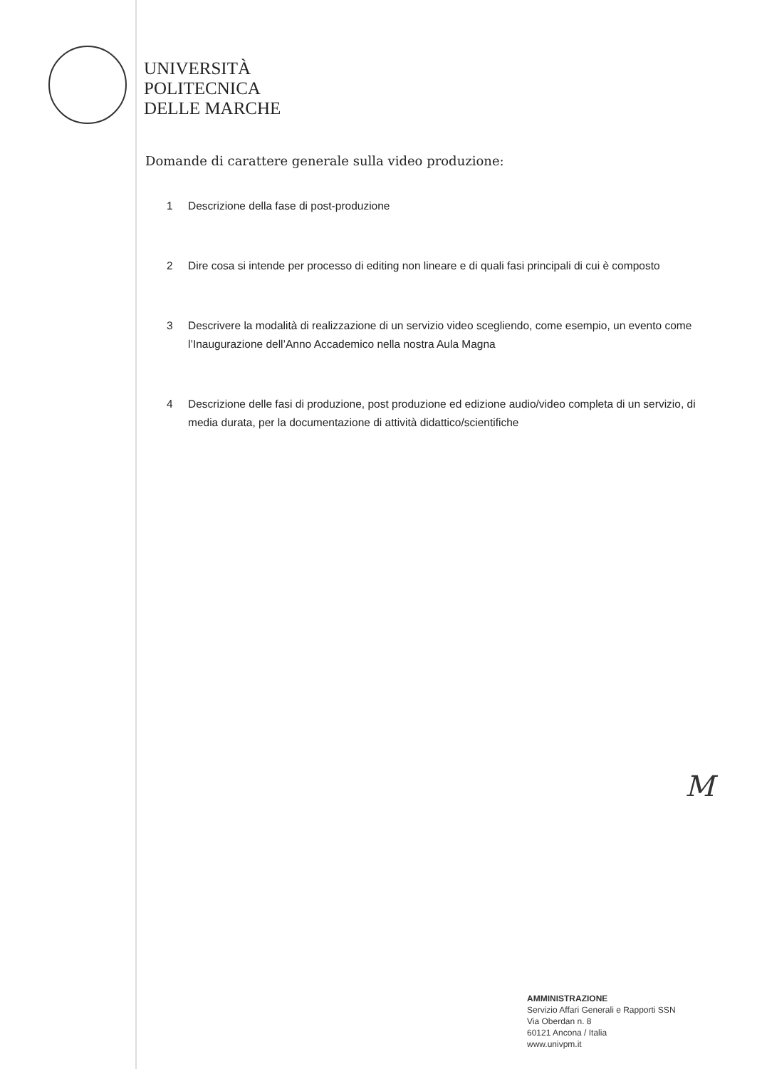UNIVERSITÀ
POLITECNICA
DELLE MARCHE
Domande di carattere generale sulla video produzione:
1 Descrizione della fase di post-produzione
2 Dire cosa si intende per processo di editing non lineare e di quali fasi principali di cui è composto
3 Descrivere la modalità di realizzazione di un servizio video scegliendo, come esempio, un evento come l’Inaugurazione dell’Anno Accademico nella nostra Aula Magna
4 Descrizione delle fasi di produzione, post produzione ed edizione audio/video completa di un servizio, di media durata, per la documentazione di attività didattico/scientifiche
M
AMMINISTRAZIONE
Servizio Affari Generali e Rapporti SSN
Via Oberdan n. 8
60121 Ancona / Italia
www.univpm.it